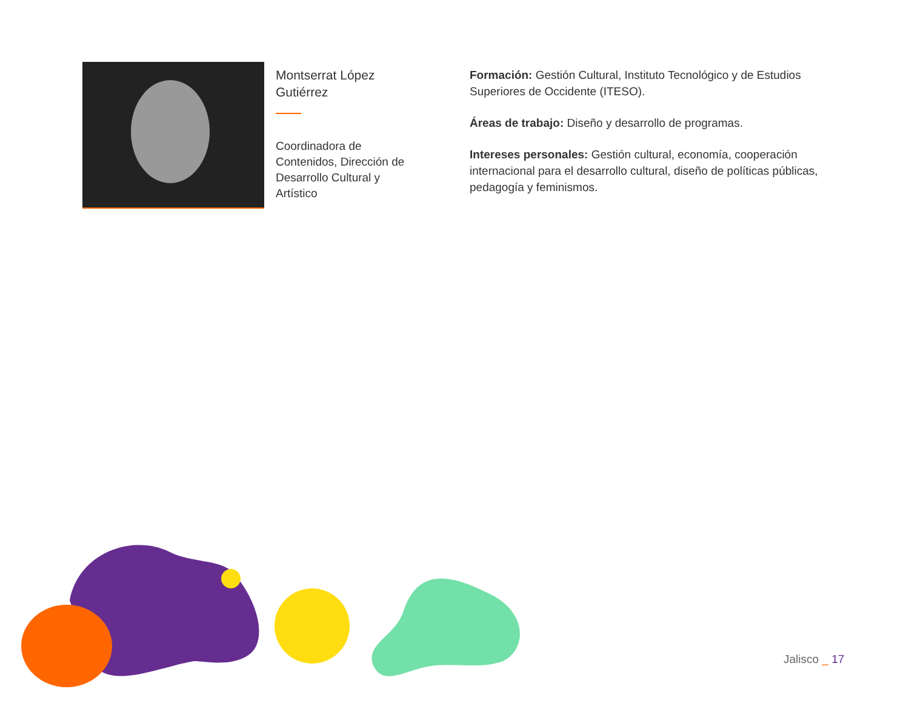Montserrat López Gutiérrez
Coordinadora de Contenidos, Dirección de Desarrollo Cultural y Artístico
Formación: Gestión Cultural, Instituto Tecnológico y de Estudios Superiores de Occidente (ITESO).
Áreas de trabajo: Diseño y desarrollo de programas.
Intereses personales: Gestión cultural, economía, cooperación internacional para el desarrollo cultural, diseño de políticas públicas, pedagogía y feminismos.
Jalisco _ 17